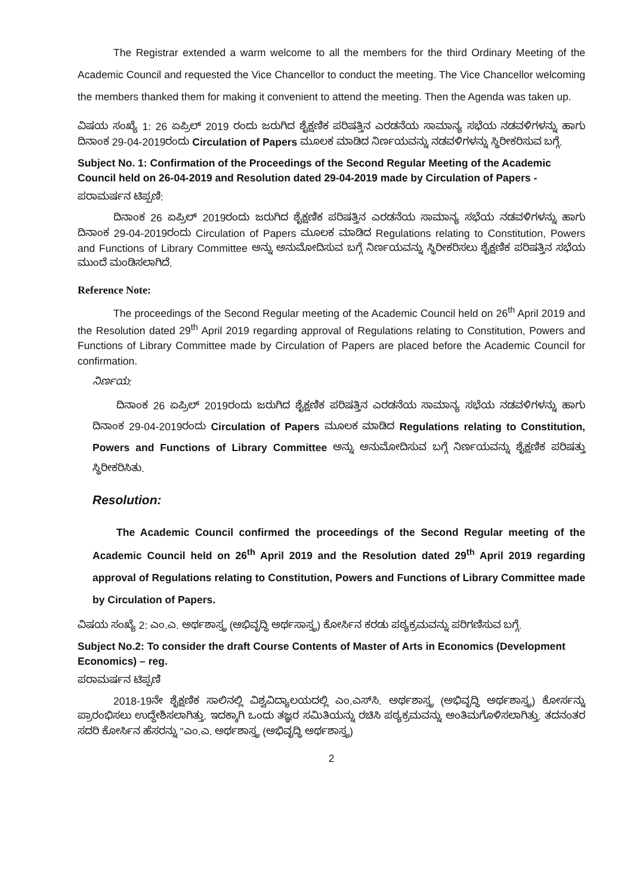The Registrar extended a warm welcome to all the members for the third Ordinary Meeting of the Academic Council and requested the Vice Chancellor to conduct the meeting. The Vice Chancellor welcoming the members thanked them for making it convenient to attend the meeting. Then the Agenda was taken up.
ವಿಷಯ ಸಂಖ್ಯೆ 1: 26 ಏಪ್ರಿಲ್ 2019 ರಂದು ಜರುಗಿದ ಶೈಕ್ಷಣಿಕ ಪರಿಷತ್ತಿನ ಎರಡನೆಯ ಸಾಮಾನ್ಯ ಸಭೆಯ ನಡವಳಿಗಳನ್ನು ಹಾಗು ದಿನಾಂಕ 29-04-2019ರಂದು Circulation of Papers ಮೂಲಕ ಮಾಡಿದ ನಿರ್ಣಯವನ್ನು ನಡವಳಿಗಳನ್ನು ಸ್ಥಿರೀಕರಿಸುವ ಬಗ್ಗೆ.
Subject No. 1: Confirmation of the Proceedings of the Second Regular Meeting of the Academic Council held on 26-04-2019 and Resolution dated 29-04-2019 made by Circulation of Papers -
ಪರಾಮರ್ಷನ ಟಿಪ್ಪಣಿ:
ದಿನಾಂಕ 26 ಏಪ್ರಿಲ್ 2019ರಂದು ಜರುಗಿದ ಶೈಕ್ಷಣಿಕ ಪರಿಷತ್ತಿನ ಎರಡನೆಯ ಸಾಮಾನ್ಯ ಸಭೆಯ ನಡವಳಿಗಳನ್ನು ಹಾಗು ದಿನಾಂಕ 29-04-2019ರಂದು Circulation of Papers ಮೂಲಕ ಮಾಡಿದ Regulations relating to Constitution, Powers and Functions of Library Committee ಅನ್ನು ಅನುಮೋದಿಸುವ ಬಗ್ಗೆ ನಿರ್ಣಯವನ್ನು ಸ್ಥಿರೀಕರಿಸಲು ಶೈಕ್ಷಣಿಕ ಪರಿಷತ್ತಿನ ಸಭೆಯ ಮುಂದೆ ಮಂಡಿಸಲಾಗಿದೆ.
Reference Note:
The proceedings of the Second Regular meeting of the Academic Council held on 26<sup>th</sup> April 2019 and the Resolution dated 29<sup>th</sup> April 2019 regarding approval of Regulations relating to Constitution, Powers and Functions of Library Committee made by Circulation of Papers are placed before the Academic Council for confirmation.
ನಿರ್ಣಯ:
ದಿನಾಂಕ 26 ಏಪ್ರಿಲ್ 2019ರಂದು ಜರುಗಿದ ಶೈಕ್ಷಣಿಕ ಪರಿಷತ್ತಿನ ಎರಡನೆಯ ಸಾಮಾನ್ಯ ಸಭೆಯ ನಡವಳಿಗಳನ್ನು ಹಾಗು ದಿನಾಂಕ 29-04-2019ರಂದು Circulation of Papers ಮೂಲಕ ಮಾಡಿದ Regulations relating to Constitution, Powers and Functions of Library Committee ಅನ್ನು ಅನುಮೋದಿಸುವ ಬಗ್ಗೆ ನಿರ್ಣಯವನ್ನು ಶೈಕ್ಷಣಿಕ ಪರಿಷತ್ತು ಸ್ಥಿರೀಕರಿಸಿತು.
Resolution:
The Academic Council confirmed the proceedings of the Second Regular meeting of the Academic Council held on 26<sup>th</sup> April 2019 and the Resolution dated 29<sup>th</sup> April 2019 regarding approval of Regulations relating to Constitution, Powers and Functions of Library Committee made by Circulation of Papers.
ವಿಷಯ ಸಂಖ್ಯೆ 2: ಎಂ.ಎ. ಅರ್ಥಶಾಸ್ತ್ರ (ಅಭಿವೃದ್ಧಿ ಅರ್ಥಸಾಸ್ತ್ರ) ಕೋರ್ಸಿನ ಕರಡು ಪಠ್ಯಕ್ರಮವನ್ನು ಪರಿಗಣಿಸುವ ಬಗ್ಗೆ.
Subject No.2: To consider the draft Course Contents of Master of Arts in Economics (Development Economics) – reg.
ಪರಾಮರ್ಷನ ಟಿಪ್ಪಣಿ
2018-19ನೇ ಶೈಕ್ಷಣಿಕ ಸಾಲಿನಲ್ಲಿ ವಿಶ್ವವಿದ್ಯಾಲಯದಲ್ಲಿ ಎಂ.ಎಸ್‌ಸಿ. ಅರ್ಥಶಾಸ್ತ್ರ (ಅಭಿವೃದ್ಧಿ ಅರ್ಥಶಾಸ್ತ್ರ) ಕೋರ್ಸನ್ನು ಪ್ರಾರಂಭಿಸಲು ಉದ್ದೇಶಿಸಲಾಗಿತ್ತು. ಇದಕ್ಕಾಗಿ ಒಂದು ತಜ್ಞರ ಸಮಿತಿಯನ್ನು ರಚಿಸಿ ಪಠ್ಯಕ್ರಮವನ್ನು ಅಂತಿಮಗೊಳಿಸಲಾಗಿತ್ತು. ತದನಂತರ ಸದರಿ ಕೋರ್ಸಿನ ಹೆಸರನ್ನು "ಎಂ.ಎ. ಅರ್ಥಶಾಸ್ತ್ರ (ಅಭಿವೃದ್ಧಿ ಅರ್ಥಶಾಸ್ತ್ರ)
2